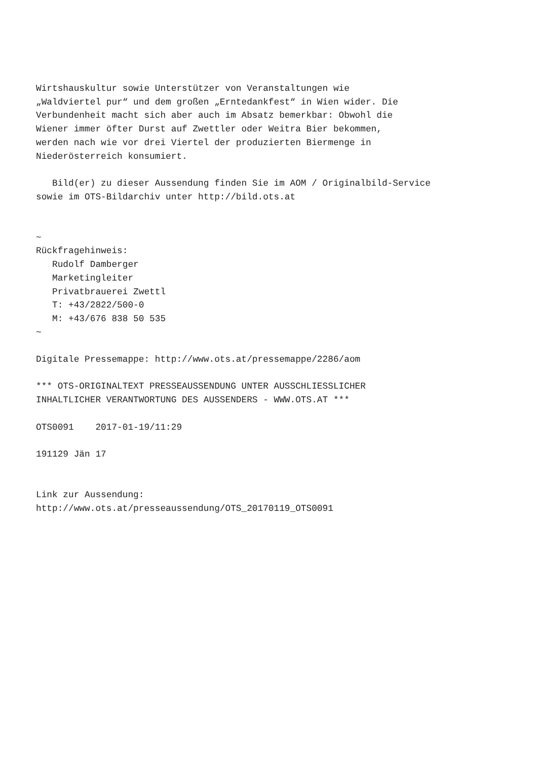Wirtshauskultur sowie Unterstützer von Veranstaltungen wie
„Waldviertel pur“ und dem großen „Erntedankfest“ in Wien wider. Die
Verbundenheit macht sich aber auch im Absatz bemerkbar: Obwohl die
Wiener immer öfter Durst auf Zwettler oder Weitra Bier bekommen,
werden nach wie vor drei Viertel der produzierten Biermenge in
Niederösterreich konsumiert.

   Bild(er) zu dieser Aussendung finden Sie im AOM / Originalbild-Service
sowie im OTS-Bildarchiv unter http://bild.ots.at


~
Rückfragehinweis:
   Rudolf Damberger
   Marketingleiter
   Privatbrauerei Zwettl
   T: +43/2822/500-0
   M: +43/676 838 50 535
~

Digitale Pressemappe: http://www.ots.at/pressemappe/2286/aom

*** OTS-ORIGINALTEXT PRESSEAUSSENDUNG UNTER AUSSCHLIESSLICHER
INHALTLICHER VERANTWORTUNG DES AUSSENDERS - WWW.OTS.AT ***

OTS0091    2017-01-19/11:29

191129 Jän 17


Link zur Aussendung:
http://www.ots.at/presseaussendung/OTS_20170119_OTS0091